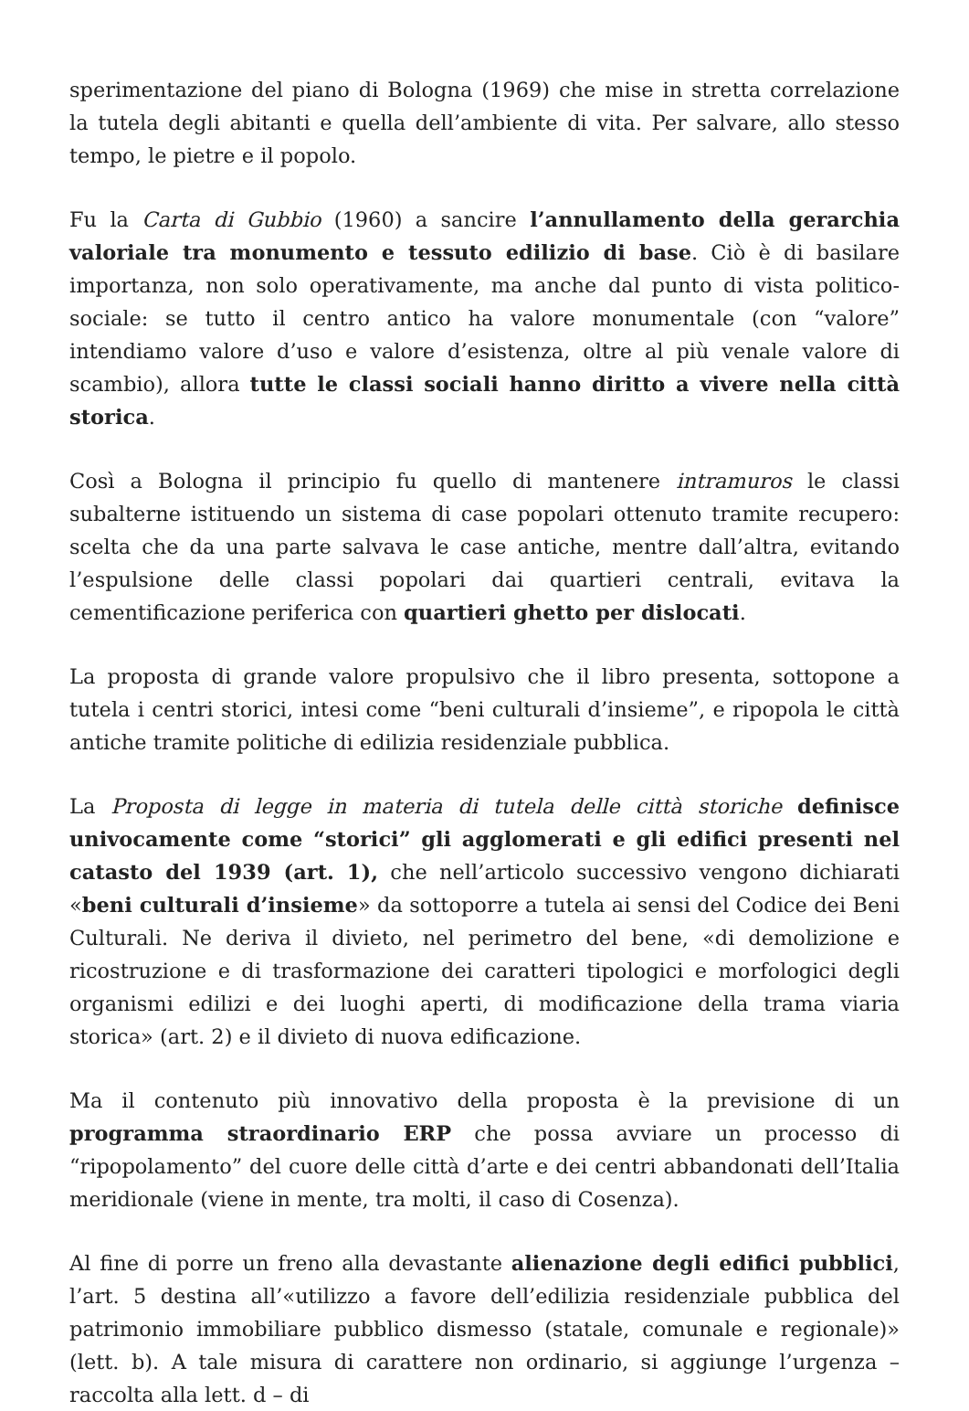sperimentazione del piano di Bologna (1969) che mise in stretta correlazione la tutela degli abitanti e quella dell’ambiente di vita. Per salvare, allo stesso tempo, le pietre e il popolo.
Fu la Carta di Gubbio (1960) a sancire l’annullamento della gerarchia valoriale tra monumento e tessuto edilizio di base. Ciò è di basilare importanza, non solo operativamente, ma anche dal punto di vista politico-sociale: se tutto il centro antico ha valore monumentale (con “valore” intendiamo valore d’uso e valore d’esistenza, oltre al più venale valore di scambio), allora tutte le classi sociali hanno diritto a vivere nella città storica.
Così a Bologna il principio fu quello di mantenere intramuros le classi subalterne istituendo un sistema di case popolari ottenuto tramite recupero: scelta che da una parte salvava le case antiche, mentre dall’altra, evitando l’espulsione delle classi popolari dai quartieri centrali, evitava la cementificazione periferica con quartieri ghetto per dislocati.
La proposta di grande valore propulsivo che il libro presenta, sottopone a tutela i centri storici, intesi come “beni culturali d’insieme”, e ripopola le città antiche tramite politiche di edilizia residenziale pubblica.
La Proposta di legge in materia di tutela delle città storiche definisce univocamente come “storici” gli agglomerati e gli edifici presenti nel catasto del 1939 (art. 1), che nell’articolo successivo vengono dichiarati «beni culturali d’insieme» da sottoporre a tutela ai sensi del Codice dei Beni Culturali. Ne deriva il divieto, nel perimetro del bene, «di demolizione e ricostruzione e di trasformazione dei caratteri tipologici e morfologici degli organismi edilizi e dei luoghi aperti, di modificazione della trama viaria storica» (art. 2) e il divieto di nuova edificazione.
Ma il contenuto più innovativo della proposta è la previsione di un programma straordinario ERP che possa avviare un processo di “ripopolamento” del cuore delle città d’arte e dei centri abbandonati dell’Italia meridionale (viene in mente, tra molti, il caso di Cosenza).
Al fine di porre un freno alla devastante alienazione degli edifici pubblici, l’art. 5 destina all’«utilizzo a favore dell’edilizia residenziale pubblica del patrimonio immobiliare pubblico dismesso (statale, comunale e regionale)» (lett. b). A tale misura di carattere non ordinario, si aggiunge l’urgenza – raccolta alla lett. d – di